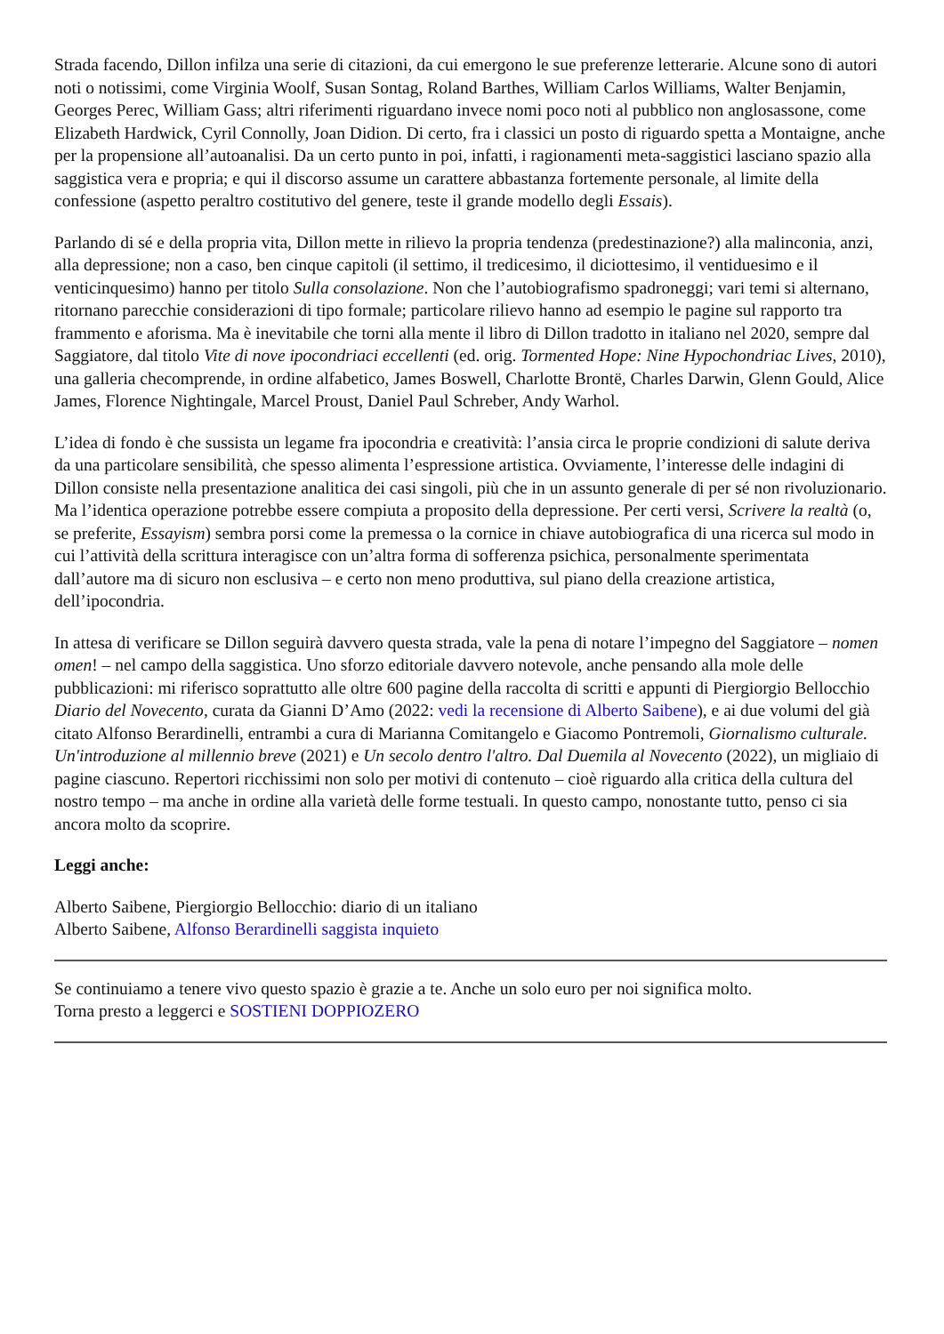Strada facendo, Dillon infilza una serie di citazioni, da cui emergono le sue preferenze letterarie. Alcune sono di autori noti o notissimi, come Virginia Woolf, Susan Sontag, Roland Barthes, William Carlos Williams, Walter Benjamin, Georges Perec, William Gass; altri riferimenti riguardano invece nomi poco noti al pubblico non anglosassone, come Elizabeth Hardwick, Cyril Connolly, Joan Didion. Di certo, fra i classici un posto di riguardo spetta a Montaigne, anche per la propensione all’autoanalisi. Da un certo punto in poi, infatti, i ragionamenti meta-saggistici lasciano spazio alla saggistica vera e propria; e qui il discorso assume un carattere abbastanza fortemente personale, al limite della confessione (aspetto peraltro costitutivo del genere, teste il grande modello degli Essais).
Parlando di sé e della propria vita, Dillon mette in rilievo la propria tendenza (predestinazione?) alla malinconia, anzi, alla depressione; non a caso, ben cinque capitoli (il settimo, il tredicesimo, il diciottesimo, il ventiduesimo e il venticinquesimo) hanno per titolo Sulla consolazione. Non che l’autobiografismo spadroneggi; vari temi si alternano, ritornano parecchie considerazioni di tipo formale; particolare rilievo hanno ad esempio le pagine sul rapporto tra frammento e aforisma. Ma è inevitabile che torni alla mente il libro di Dillon tradotto in italiano nel 2020, sempre dal Saggiatore, dal titolo Vite di nove ipocondriaci eccellenti (ed. orig. Tormented Hope: Nine Hypochondriac Lives, 2010), una galleria checomprende, in ordine alfabetico, James Boswell, Charlotte Brontë, Charles Darwin, Glenn Gould, Alice James, Florence Nightingale, Marcel Proust, Daniel Paul Schreber, Andy Warhol.
L’idea di fondo è che sussista un legame fra ipocondria e creatività: l’ansia circa le proprie condizioni di salute deriva da una particolare sensibilità, che spesso alimenta l’espressione artistica. Ovviamente, l’interesse delle indagini di Dillon consiste nella presentazione analitica dei casi singoli, più che in un assunto generale di per sé non rivoluzionario. Ma l’identica operazione potrebbe essere compiuta a proposito della depressione. Per certi versi, Scrivere la realtà (o, se preferite, Essayism) sembra porsi come la premessa o la cornice in chiave autobiografica di una ricerca sul modo in cui l’attività della scrittura interagisce con un’altra forma di sofferenza psichica, personalmente sperimentata dall’autore ma di sicuro non esclusiva – e certo non meno produttiva, sul piano della creazione artistica, dell’ipocondria.
In attesa di verificare se Dillon seguirà davvero questa strada, vale la pena di notare l’impegno del Saggiatore – nomen omen! – nel campo della saggistica. Uno sforzo editoriale davvero notevole, anche pensando alla mole delle pubblicazioni: mi riferisco soprattutto alle oltre 600 pagine della raccolta di scritti e appunti di Piergiorgio Bellocchio Diario del Novecento, curata da Gianni D’Amo (2022: vedi la recensione di Alberto Saibene), e ai due volumi del già citato Alfonso Berardinelli, entrambi a cura di Marianna Comitangelo e Giacomo Pontremoli, Giornalismo culturale. Un'introduzione al millennio breve (2021) e Un secolo dentro l'altro. Dal Duemila al Novecento (2022), un migliaio di pagine ciascuno. Repertori ricchissimi non solo per motivi di contenuto – cioè riguardo alla critica della cultura del nostro tempo – ma anche in ordine alla varietà delle forme testuali. In questo campo, nonostante tutto, penso ci sia ancora molto da scoprire.
Leggi anche:
Alberto Saibene, Piergiorgio Bellocchio: diario di un italiano
Alberto Saibene, Alfonso Berardinelli saggista inquieto
Se continuiamo a tenere vivo questo spazio è grazie a te. Anche un solo euro per noi significa molto.
Torna presto a leggerci e SOSTIENI DOPPIOZERO